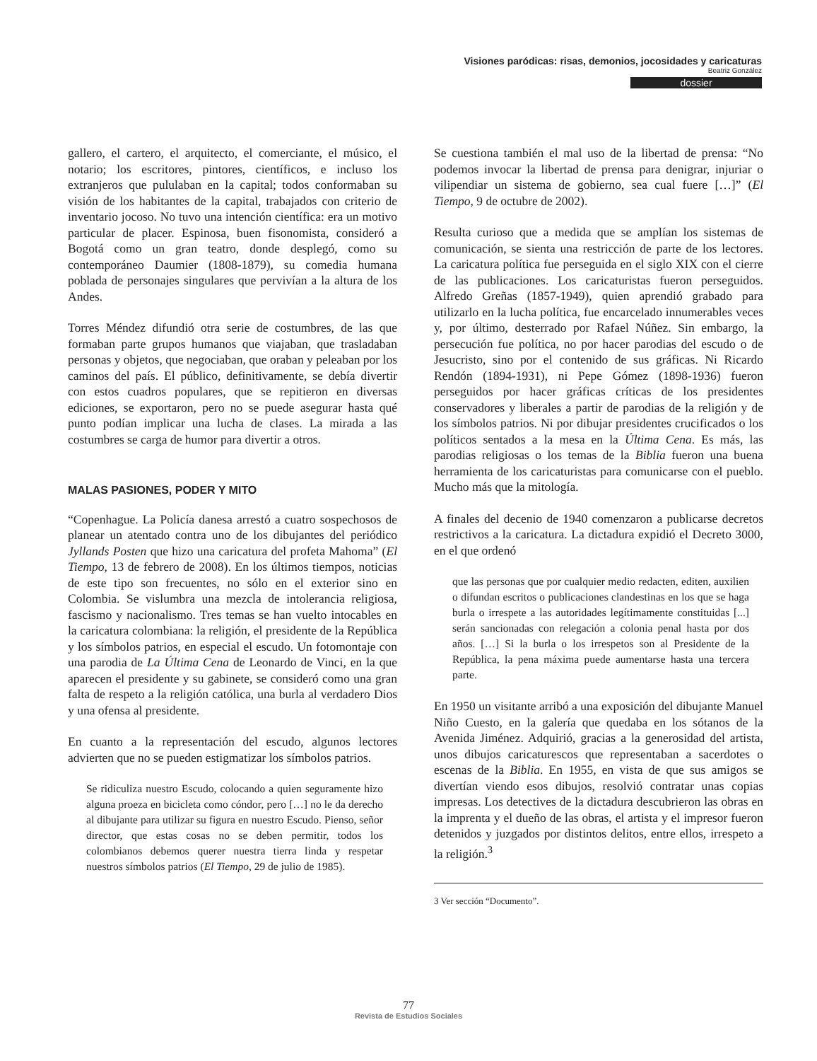Visiones paródicas: risas, demonios, jocosidades y caricaturas
Beatriz González
dossier
gallero, el cartero, el arquitecto, el comerciante, el músico, el notario; los escritores, pintores, científicos, e incluso los extranjeros que pululaban en la capital; todos conformaban su visión de los habitantes de la capital, trabajados con criterio de inventario jocoso. No tuvo una intención científica: era un motivo particular de placer. Espinosa, buen fisonomista, consideró a Bogotá como un gran teatro, donde desplegó, como su contemporáneo Daumier (1808-1879), su comedia humana poblada de personajes singulares que pervivían a la altura de los Andes.
Torres Méndez difundió otra serie de costumbres, de las que formaban parte grupos humanos que viajaban, que trasladaban personas y objetos, que negociaban, que oraban y peleaban por los caminos del país. El público, definitivamente, se debía divertir con estos cuadros populares, que se repitieron en diversas ediciones, se exportaron, pero no se puede asegurar hasta qué punto podían implicar una lucha de clases. La mirada a las costumbres se carga de humor para divertir a otros.
MALAS PASIONES, PODER Y MITO
“Copenhague. La Policía danesa arrestó a cuatro sospechosos de planear un atentado contra uno de los dibujantes del periódico Jyllands Posten que hizo una caricatura del profeta Mahoma” (El Tiempo, 13 de febrero de 2008). En los últimos tiempos, noticias de este tipo son frecuentes, no sólo en el exterior sino en Colombia. Se vislumbra una mezcla de intolerancia religiosa, fascismo y nacionalismo. Tres temas se han vuelto intocables en la caricatura colombiana: la religión, el presidente de la República y los símbolos patrios, en especial el escudo. Un fotomontaje con una parodia de La Última Cena de Leonardo de Vinci, en la que aparecen el presidente y su gabinete, se consideró como una gran falta de respeto a la religión católica, una burla al verdadero Dios y una ofensa al presidente.
En cuanto a la representación del escudo, algunos lectores advierten que no se pueden estigmatizar los símbolos patrios.
Se ridiculiza nuestro Escudo, colocando a quien seguramente hizo alguna proeza en bicicleta como cóndor, pero […] no le da derecho al dibujante para utilizar su figura en nuestro Escudo. Pienso, señor director, que estas cosas no se deben permitir, todos los colombianos debemos querer nuestra tierra linda y respetar nuestros símbolos patrios (El Tiempo, 29 de julio de 1985).
Se cuestiona también el mal uso de la libertad de prensa: “No podemos invocar la libertad de prensa para denigrar, injuriar o vilipendiar un sistema de gobierno, sea cual fuere […]” (El Tiempo, 9 de octubre de 2002).
Resulta curioso que a medida que se amplían los sistemas de comunicación, se sienta una restricción de parte de los lectores. La caricatura política fue perseguida en el siglo XIX con el cierre de las publicaciones. Los caricaturistas fueron perseguidos. Alfredo Greñas (1857-1949), quien aprendió grabado para utilizarlo en la lucha política, fue encarcelado innumerables veces y, por último, desterrado por Rafael Núñez. Sin embargo, la persecución fue política, no por hacer parodias del escudo o de Jesucristo, sino por el contenido de sus gráficas. Ni Ricardo Rendón (1894-1931), ni Pepe Gómez (1898-1936) fueron perseguidos por hacer gráficas críticas de los presidentes conservadores y liberales a partir de parodias de la religión y de los símbolos patrios. Ni por dibujar presidentes crucificados o los políticos sentados a la mesa en la Última Cena. Es más, las parodias religiosas o los temas de la Biblia fueron una buena herramienta de los caricaturistas para comunicarse con el pueblo. Mucho más que la mitología.
A finales del decenio de 1940 comenzaron a publicarse decretos restrictivos a la caricatura. La dictadura expidió el Decreto 3000, en el que ordenó
que las personas que por cualquier medio redacten, editen, auxilien o difundan escritos o publicaciones clandestinas en los que se haga burla o irrespete a las autoridades legítimamente constituidas [...] serán sancionadas con relegación a colonia penal hasta por dos años. […] Si la burla o los irrespetos son al Presidente de la República, la pena máxima puede aumentarse hasta una tercera parte.
En 1950 un visitante arribó a una exposición del dibujante Manuel Niño Cuesto, en la galería que quedaba en los sótanos de la Avenida Jiménez. Adquirió, gracias a la generosidad del artista, unos dibujos caricaturescos que representaban a sacerdotes o escenas de la Biblia. En 1955, en vista de que sus amigos se divertían viendo esos dibujos, resolvió contratar unas copias impresas. Los detectives de la dictadura descubrieron las obras en la imprenta y el dueño de las obras, el artista y el impresor fueron detenidos y juzgados por distintos delitos, entre ellos, irrespeto a la religión.<sup>3</sup>
3 Ver sección “Documento”.
77
Revista de Estudios Sociales